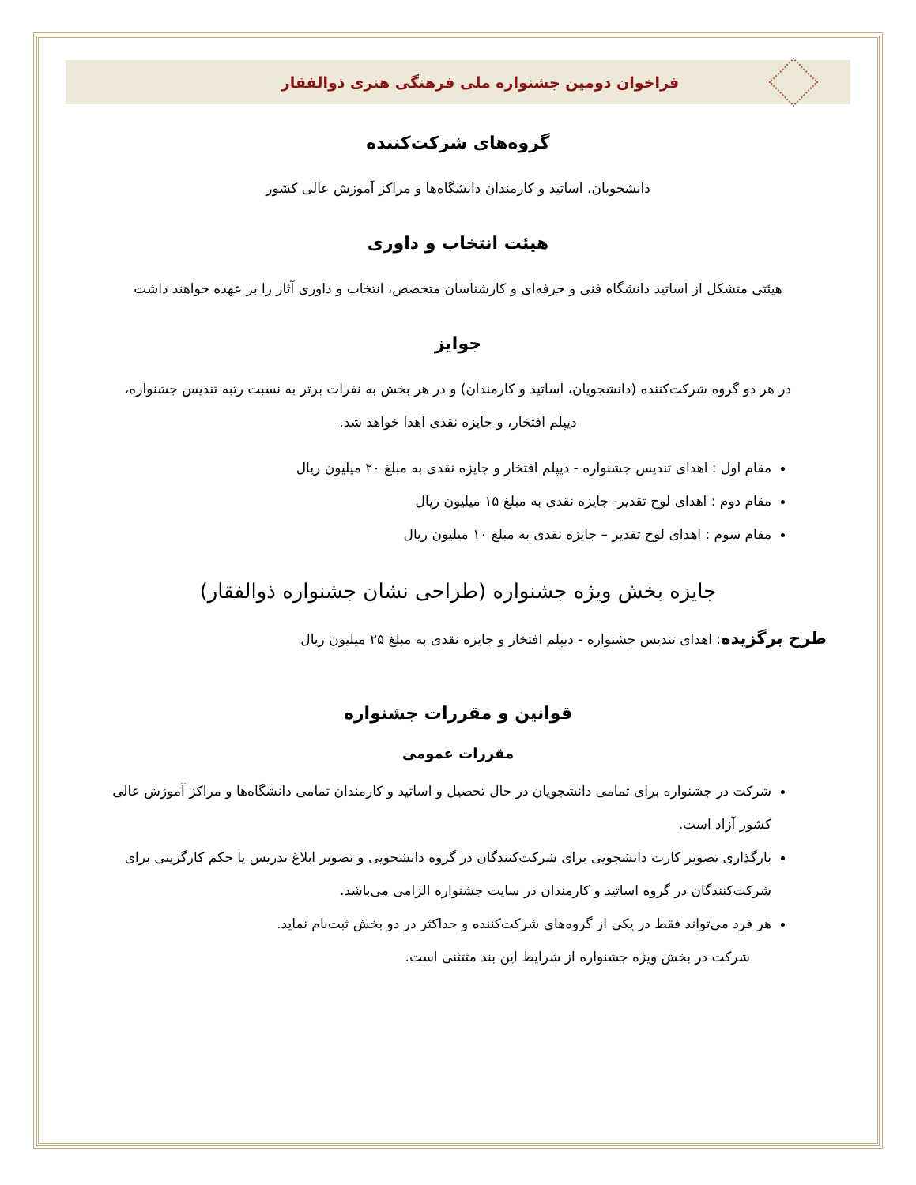فراخوان دومین جشنواره ملی فرهنگی هنری ذوالفقار
گروه‌های شرکت‌کننده
دانشجویان، اساتید و کارمندان دانشگاه‌ها و مراکز آموزش عالی کشور
هیئت انتخاب و داوری
هیئتی متشکل از اساتید دانشگاه فنی و حرفه‌ای و کارشناسان متخصص، انتخاب و داوری آثار را بر عهده خواهند داشت
جوایز
در هر دو گروه شرکت‌کننده (دانشجویان، اساتید و کارمندان) و در هر بخش به نفرات برتر به نسبت رتبه تندیس جشنواره، دیپلم افتخار، و جایزه نقدی اهدا خواهد شد.
مقام اول : اهدای تندیس جشنواره - دیپلم افتخار و جایزه نقدی به مبلغ ۲۰ میلیون ریال
مقام دوم : اهدای لوح تقدیر- جایزه نقدی به مبلغ ۱۵ میلیون ریال
مقام سوم : اهدای لوح تقدیر – جایزه نقدی به مبلغ ۱۰ میلیون ریال
جایزه بخش ویژه جشنواره (طراحی نشان جشنواره ذوالفقار)
طرح برگزیده: اهدای تندیس جشنواره - دیپلم افتخار و جایزه نقدی به مبلغ ۲۵ میلیون ریال
قوانین و مقررات جشنواره
مقررات عمومی
شرکت در جشنواره برای تمامی دانشجویان در حال تحصیل و اساتید و کارمندان تمامی دانشگاه‌ها و مراکز آموزش عالی کشور آزاد است.
بارگذاری تصویر کارت دانشجویی برای شرکت‌کنندگان در گروه دانشجویی و تصویر ابلاغ تدریس یا حکم کارگزینی برای شرکت‌کنندگان در گروه اساتید و کارمندان در سایت جشنواره الزامی می‌باشد.
هر فرد می‌تواند فقط در یکی از گروه‌های شرکت‌کننده و حداکثر در دو بخش ثبت‌نام نماید.
شرکت در بخش ویژه جشنواره از شرایط این بند مثتثنی است.